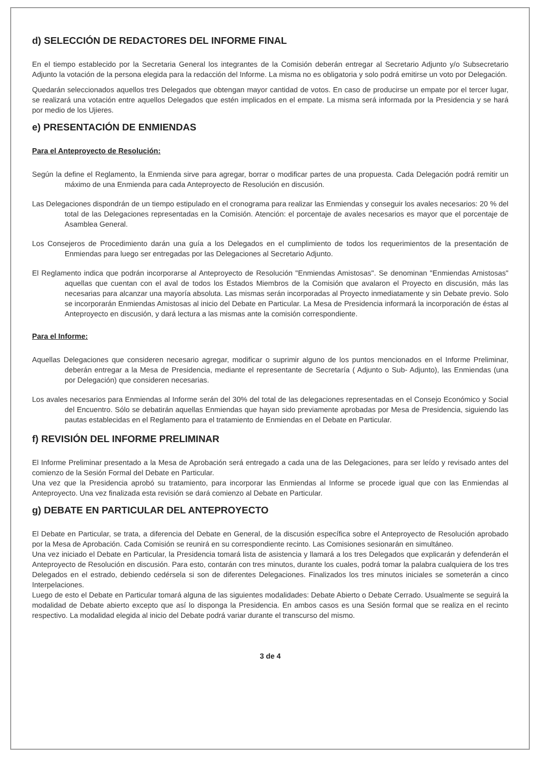d) SELECCIÓN DE REDACTORES DEL INFORME FINAL
En el tiempo establecido por la Secretaria General los integrantes de la Comisión deberán entregar al Secretario Adjunto y/o Subsecretario Adjunto la votación de la persona elegida para la redacción del Informe. La misma no es obligatoria y solo podrá emitirse un voto por Delegación.
Quedarán seleccionados aquellos tres Delegados que obtengan mayor cantidad de votos. En caso de producirse un empate por el tercer lugar, se realizará una votación entre aquellos Delegados que estén implicados en el empate. La misma será informada por la Presidencia y se hará por medio de los Ujieres.
e) PRESENTACIÓN DE ENMIENDAS
Para el Anteproyecto de Resolución:
Según la define el Reglamento, la Enmienda sirve para agregar, borrar o modificar partes de una propuesta. Cada Delegación podrá remitir un máximo de una Enmienda para cada Anteproyecto de Resolución en discusión.
Las Delegaciones dispondrán de un tiempo estipulado en el cronograma para realizar las Enmiendas y conseguir los avales necesarios: 20 % del total de las Delegaciones representadas en la Comisión. Atención: el porcentaje de avales necesarios es mayor que el porcentaje de Asamblea General.
Los Consejeros de Procedimiento darán una guía a los Delegados en el cumplimiento de todos los requerimientos de la presentación de Enmiendas para luego ser entregadas por las Delegaciones al Secretario Adjunto.
El Reglamento indica que podrán incorporarse al Anteproyecto de Resolución "Enmiendas Amistosas". Se denominan "Enmiendas Amistosas" aquellas que cuentan con el aval de todos los Estados Miembros de la Comisión que avalaron el Proyecto en discusión, más las necesarias para alcanzar una mayoría absoluta. Las mismas serán incorporadas al Proyecto inmediatamente y sin Debate previo. Solo se incorporarán Enmiendas Amistosas al inicio del Debate en Particular. La Mesa de Presidencia informará la incorporación de éstas al Anteproyecto en discusión, y dará lectura a las mismas ante la comisión correspondiente.
Para el Informe:
Aquellas Delegaciones que consideren necesario agregar, modificar o suprimir alguno de los puntos mencionados en el Informe Preliminar, deberán entregar a la Mesa de Presidencia, mediante el representante de Secretaría ( Adjunto o Sub- Adjunto), las Enmiendas (una por Delegación) que consideren necesarias.
Los avales necesarios para Enmiendas al Informe serán del 30% del total de las delegaciones representadas en el Consejo Económico y Social del Encuentro. Sólo se debatirán aquellas Enmiendas que hayan sido previamente aprobadas por Mesa de Presidencia, siguiendo las pautas establecidas en el Reglamento para el tratamiento de Enmiendas en el Debate en Particular.
f) REVISIÓN DEL INFORME PRELIMINAR
El Informe Preliminar presentado a la Mesa de Aprobación será entregado a cada una de las Delegaciones, para ser leído y revisado antes del comienzo de la Sesión Formal del Debate en Particular.
Una vez que la Presidencia aprobó su tratamiento, para incorporar las Enmiendas al Informe se procede igual que con las Enmiendas al Anteproyecto. Una vez finalizada esta revisión se dará comienzo al Debate en Particular.
g) DEBATE EN PARTICULAR DEL ANTEPROYECTO
El Debate en Particular, se trata, a diferencia del Debate en General, de la discusión específica sobre el Anteproyecto de Resolución aprobado por la Mesa de Aprobación. Cada Comisión se reunirá en su correspondiente recinto. Las Comisiones sesionarán en simultáneo.
Una vez iniciado el Debate en Particular, la Presidencia tomará lista de asistencia y llamará a los tres Delegados que explicarán y defenderán el Anteproyecto de Resolución en discusión. Para esto, contarán con tres minutos, durante los cuales, podrá tomar la palabra cualquiera de los tres Delegados en el estrado, debiendo cedérsela si son de diferentes Delegaciones. Finalizados los tres minutos iniciales se someterán a cinco Interpelaciones.
Luego de esto el Debate en Particular tomará alguna de las siguientes modalidades: Debate Abierto o Debate Cerrado. Usualmente se seguirá la modalidad de Debate abierto excepto que así lo disponga la Presidencia. En ambos casos es una Sesión formal que se realiza en el recinto respectivo. La modalidad elegida al inicio del Debate podrá variar durante el transcurso del mismo.
3 de 4